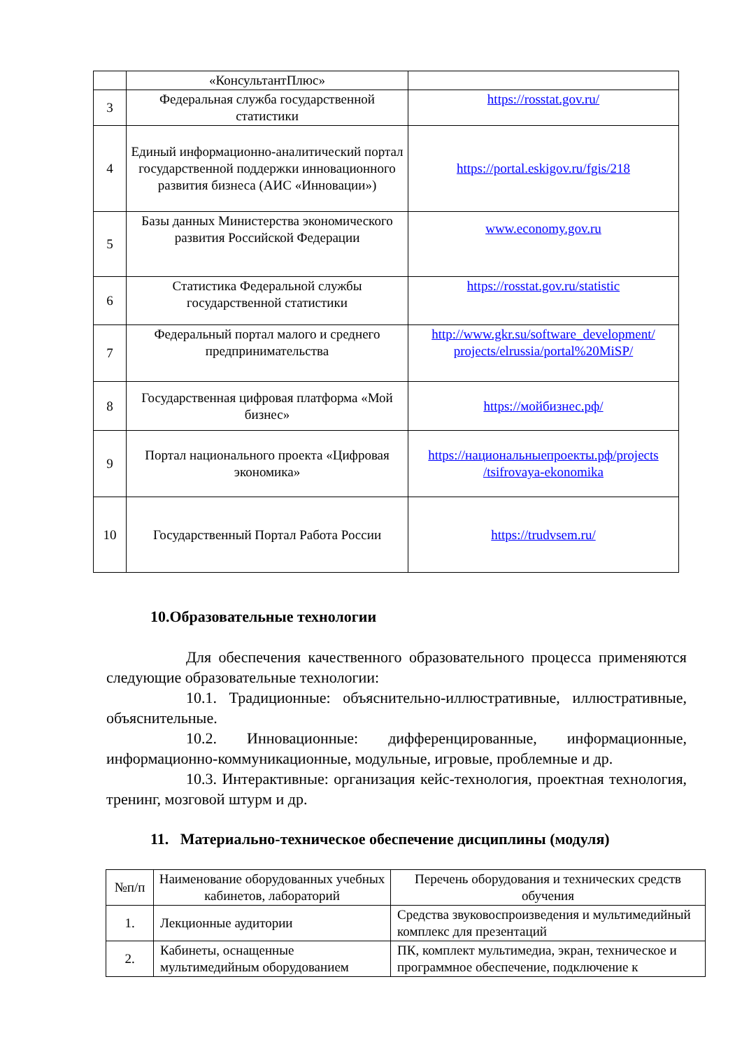| | «КонсультантПлюс» | |
| 3 | Федеральная служба государственной статистики | https://rosstat.gov.ru/ |
| 4 | Единый информационно-аналитический портал государственной поддержки инновационного развития бизнеса (АИС «Инновации») | https://portal.eskigov.ru/fgis/218 |
| 5 | Базы данных Министерства экономического развития Российской Федерации | www.economy.gov.ru |
| 6 | Статистика Федеральной службы государственной статистики | https://rosstat.gov.ru/statistic |
| 7 | Федеральный портал малого и среднего предпринимательства | http://www.gkr.su/software_development/ projects/elrussia/portal%20MiSP/ |
| 8 | Государственная цифровая платформа «Мой бизнес» | https://мойбизнес.рф/ |
| 9 | Портал национального проекта «Цифровая экономика» | https://национальныепроекты.рф/projects /tsifrovaya-ekonomika |
| 10 | Государственный Портал Работа России | https://trudvsem.ru/ |
10.Образовательные технологии
Для обеспечения качественного образовательного процесса применяются следующие образовательные технологии:
10.1. Традиционные: объяснительно-иллюстративные, иллюстративные, объяснительные.
10.2. Инновационные: дифференцированные, информационные, информационно-коммуникационные, модульные, игровые, проблемные и др.
10.3. Интерактивные: организация кейс-технология, проектная технология, тренинг, мозговой штурм и др.
11. Материально-техническое обеспечение дисциплины (модуля)
| №п/п | Наименование оборудованных учебных кабинетов, лабораторий | Перечень оборудования и технических средств обучения |
| --- | --- | --- |
| 1. | Лекционные аудитории | Средства звуковоспроизведения и мультимедийный комплекс для презентаций |
| 2. | Кабинеты, оснащенные мультимедийным оборудованием | ПК, комплект мультимедиа, экран, техническое и программное обеспечение, подключение к |